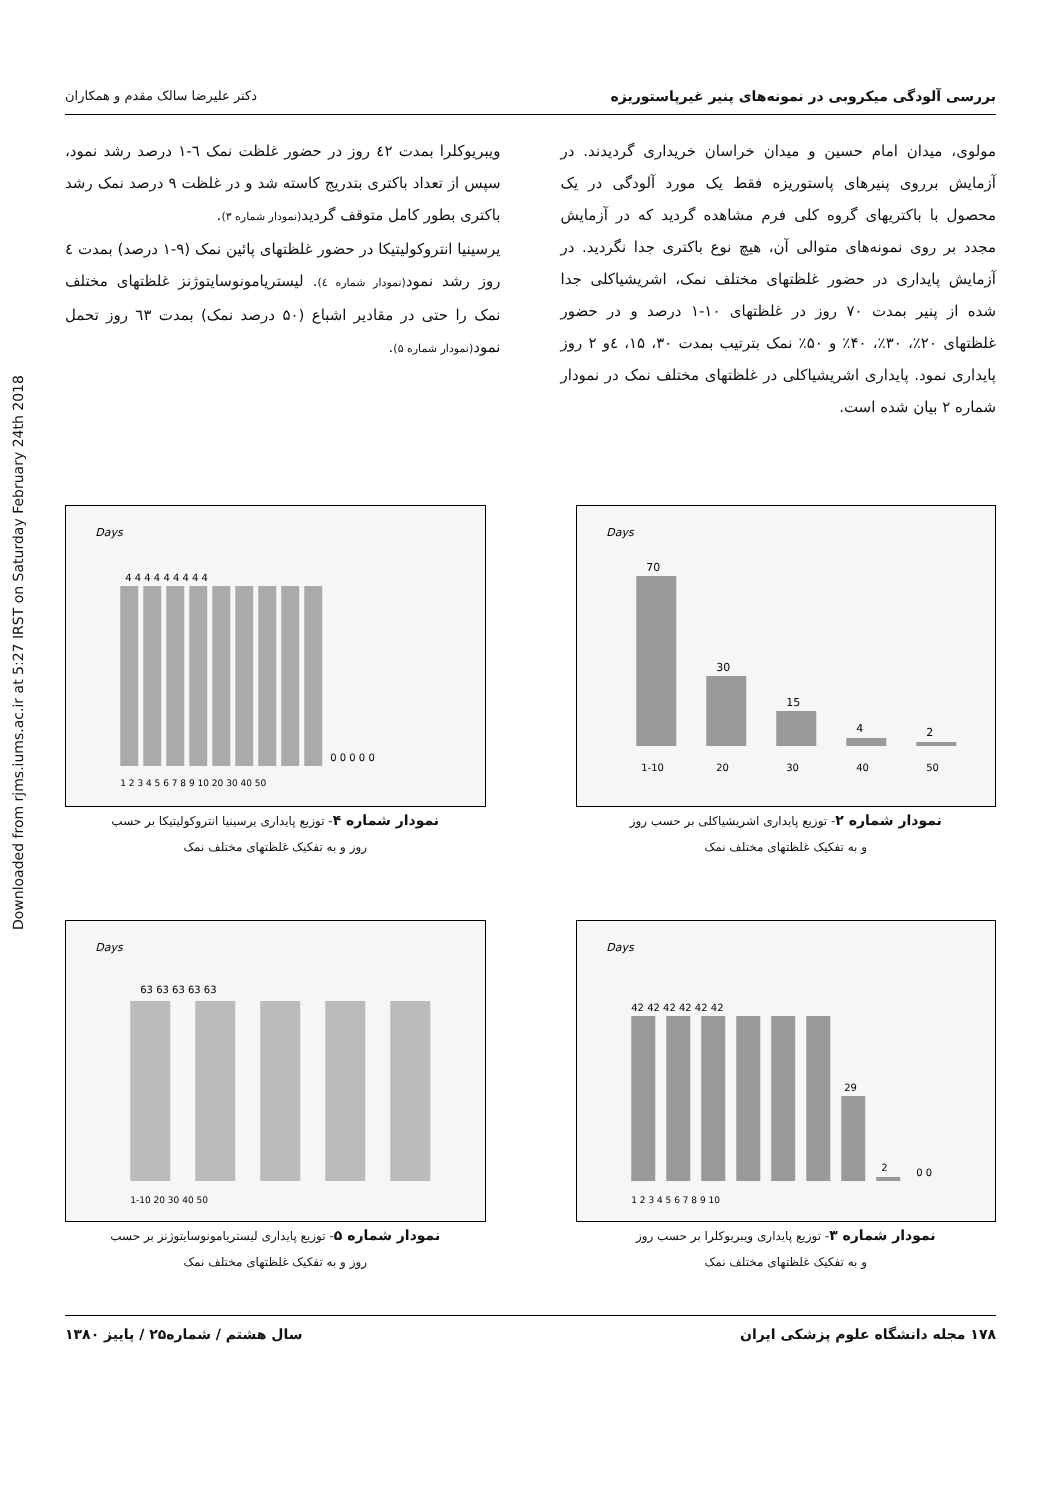Downloaded from rjms.iums.ac.ir at 5:27 IRST on Saturday February 24th 2018
بررسی آلودگی میکروبی در نمونه‌های پنیر غیرپاستوریزه دکتر علیرضا سالک مقدم و همکاران
مولوی، میدان امام حسین و میدان خراسان خریداری گردیدند. در آزمایش برروی پنیرهای پاستوریزه فقط یک مورد آلودگی در یک محصول با باکتریهای گروه کلی فرم مشاهده گردید که در آزمایش مجدد بر روی نمونه‌های متوالی آن، هیچ نوع باکتری جدا نگردید. در آزمایش پایداری در حضور غلظتهای مختلف نمک، اشریشیاکلی جدا شده از پنیر بمدت ۷۰ روز در غلظتهای ۱۰-۱ درصد و در حضور غلظتهای ۲۰٪، ۳۰٪، ۴۰٪ و ۵۰٪ نمک بترتیب بمدت ۳۰، ۱۵، ٤و ۲ روز پایداری نمود. پایداری اشریشیاکلی در غلظتهای مختلف نمک در نمودار شماره ۲ بیان شده است.
ویبریوکلرا بمدت ٤۲ روز در حضور غلظت نمک ٦-۱ درصد رشد نمود، سپس از تعداد باکتری بتدریج کاسته شد و در غلظت ۹ درصد نمک رشد باکتری بطور کامل متوقف گردید(نمودار شماره ۳).
یرسینیا انتروکولیتیکا در حضور غلظتهای پائین نمک (۹-۱ درصد) بمدت ٤ روز رشد نمود(نمودار شماره ٤). لیستریامونوسایتوژنز غلظتهای مختلف نمک را حتی در مقادیر اشباع (۵۰ درصد نمک) بمدت ٦۳ روز تحمل نمود(نمودار شماره ۵).
Days
70
30
15
4
2
1-10
20
30
40
50
نمودار شماره ۲- توزیع پایداری اشریشیاکلی بر حسب روز
و به تفکیک غلظتهای مختلف نمک
Days
4 4 4 4 4 4 4 4 4
0 0 0 0 0
1 2 3 4 5 6 7 8 9 10 20 30 40 50
نمودار شماره ۴- توزیع پایداری یرسینیا انتروکولیتیکا بر حسب
روز و به تفکیک غلظتهای مختلف نمک
Days
42 42 42 42 42 42
29
2
0 0
1 2 3 4 5 6 7 8 9 10
نمودار شماره ۳- توزیع پایداری ویبریوکلرا بر حسب روز
و به تفکیک غلظتهای مختلف نمک
Days
63 63 63 63 63
1-10 20 30 40 50
نمودار شماره ۵- توزیع پایداری لیستریامونوسایتوژنز بر حسب
روز و به تفکیک غلظتهای مختلف نمک
۱۷۸ مجله دانشگاه علوم پزشکی ایران سال هشتم / شماره۲۵ / پاییز ۱۳۸۰